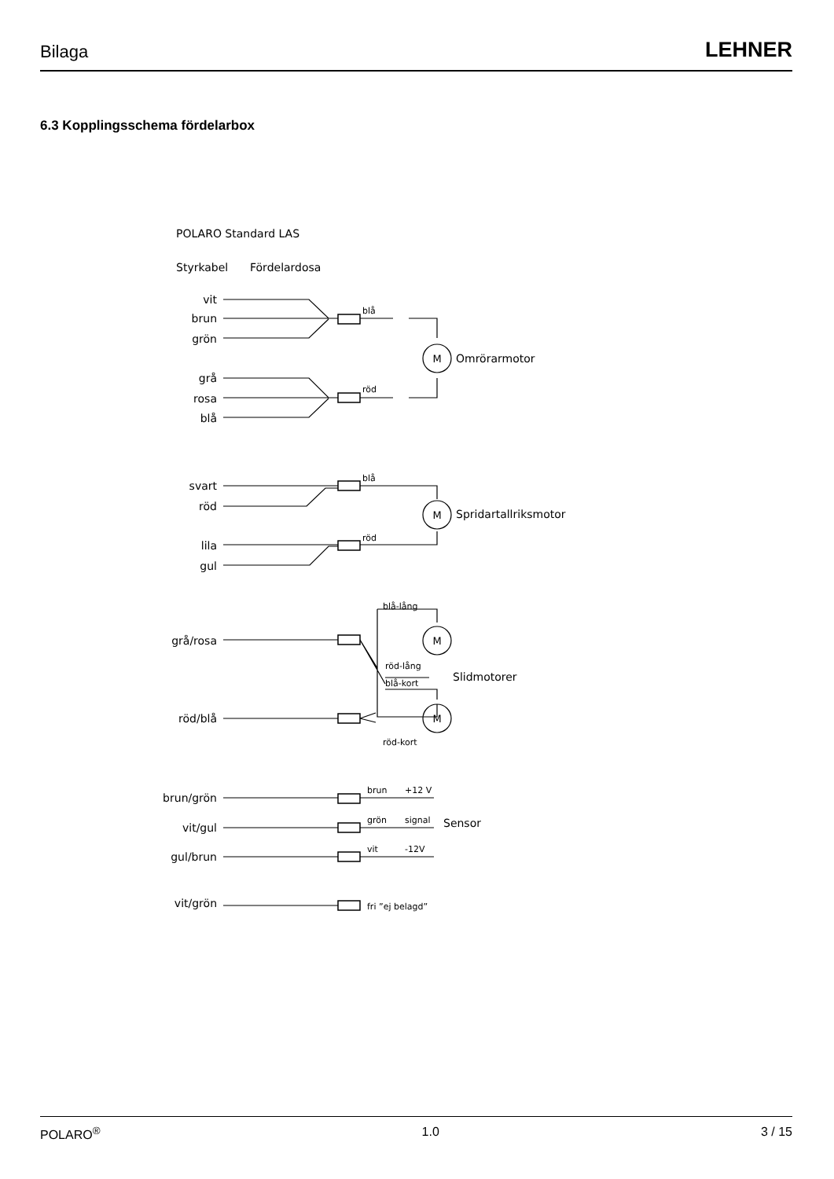Bilaga LEHNER
6.3 Kopplingsschema fördelarbox
vit
brun
grön
grå
rosa
blå
svart
röd
lila
gul
grå/rosa
röd/blå
brun/grön
vit/gul
gul/brun
vit/grön
POLARO Standard LAS
Styrkabel
Fördelardosa
blå
röd
blå
röd
blå-lång
röd-lång
blå-kort
röd-kort
brun
+12 V
grön
signal
vit
-12V
fri ”ej belagd”
M
M
M
M
Omrörarmotor
Spridartallriksmotor
Slidmotorer
Sensor
POLARO<sup>®</sup> 1.0 3 / 15